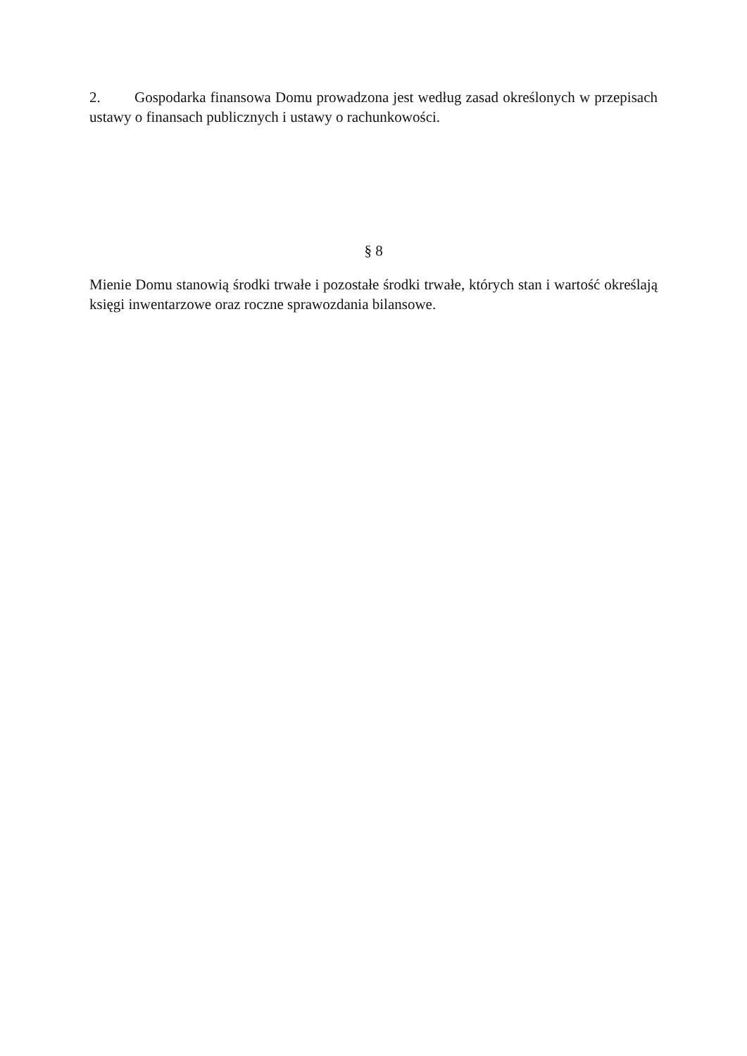2. Gospodarka finansowa Domu prowadzona jest według zasad określonych w przepisach ustawy o finansach publicznych i ustawy o rachunkowości.
§ 8
Mienie Domu stanowią środki trwałe i pozostałe środki trwałe, których stan i wartość określają księgi inwentarzowe oraz roczne sprawozdania bilansowe.